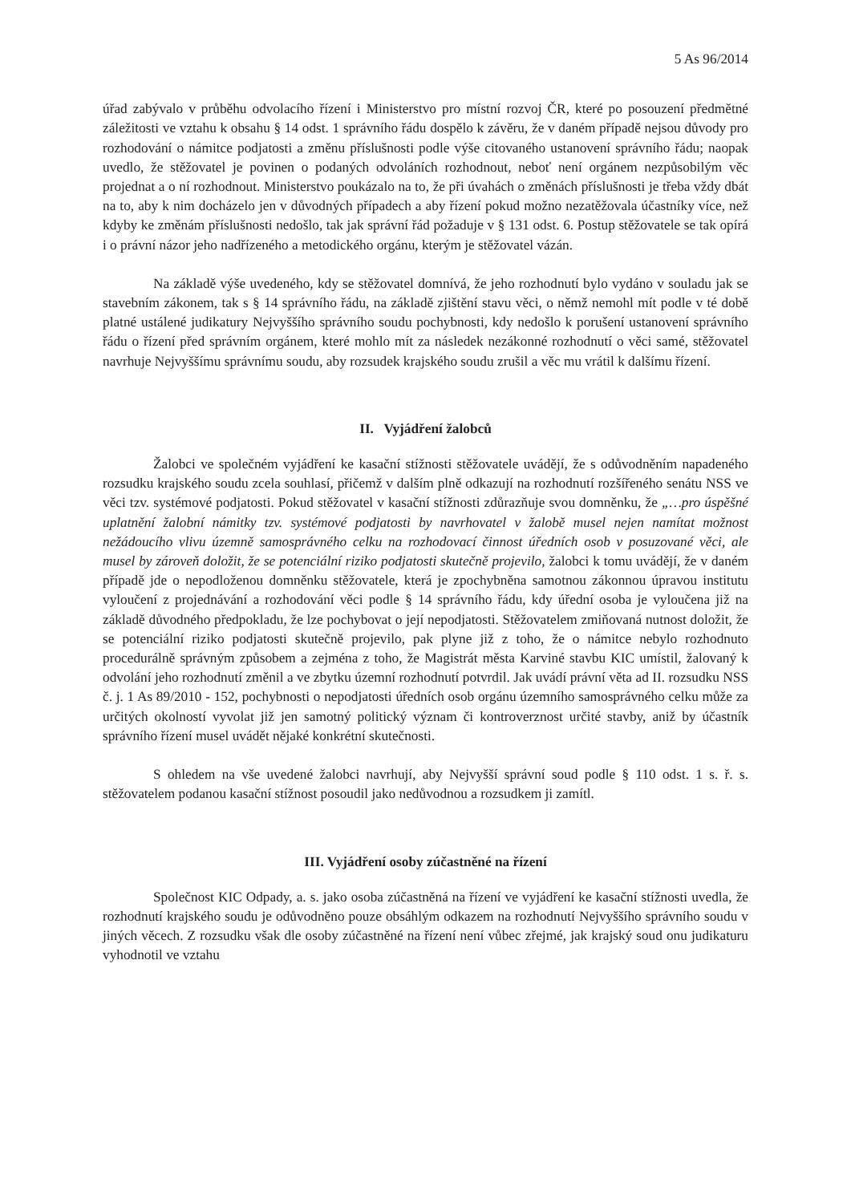5 As 96/2014
úřad zabývalo v průběhu odvolacího řízení i Ministerstvo pro místní rozvoj ČR, které po posouzení předmětné záležitosti ve vztahu k obsahu § 14 odst. 1 správního řádu dospělo k závěru, že v daném případě nejsou důvody pro rozhodování o námitce podjatosti a změnu příslušnosti podle výše citovaného ustanovení správního řádu; naopak uvedlo, že stěžovatel je povinen o podaných odvoláních rozhodnout, neboť není orgánem nezpůsobilým věc projednat a o ní rozhodnout. Ministerstvo poukázalo na to, že při úvahách o změnách příslušnosti je třeba vždy dbát na to, aby k nim docházelo jen v důvodných případech a aby řízení pokud možno nezatěžovala účastníky více, než kdyby ke změnám příslušnosti nedošlo, tak jak správní řád požaduje v § 131 odst. 6. Postup stěžovatele se tak opírá i o právní názor jeho nadřízeného a metodického orgánu, kterým je stěžovatel vázán.
Na základě výše uvedeného, kdy se stěžovatel domnívá, že jeho rozhodnutí bylo vydáno v souladu jak se stavebním zákonem, tak s § 14 správního řádu, na základě zjištění stavu věci, o němž nemohl mít podle v té době platné ustálené judikatury Nejvyššího správního soudu pochybnosti, kdy nedošlo k porušení ustanovení správního řádu o řízení před správním orgánem, které mohlo mít za následek nezákonné rozhodnutí o věci samé, stěžovatel navrhuje Nejvyššímu správnímu soudu, aby rozsudek krajského soudu zrušil a věc mu vrátil k dalšímu řízení.
II. Vyjádření žalobců
Žalobci ve společném vyjádření ke kasační stížnosti stěžovatele uvádějí, že s odůvodněním napadeného rozsudku krajského soudu zcela souhlasí, přičemž v dalším plně odkazují na rozhodnutí rozšířeného senátu NSS ve věci tzv. systémové podjatosti. Pokud stěžovatel v kasační stížnosti zdůrazňuje svou domněnku, že „…pro úspěšné uplatnění žalobní námitky tzv. systémové podjatosti by navrhovatel v žalobě musel nejen namítat možnost nežádoucího vlivu územně samosprávného celku na rozhodovací činnost úředních osob v posuzované věci, ale musel by zároveň doložit, že se potenciální riziko podjatosti skutečně projevilo, žalobci k tomu uvádějí, že v daném případě jde o nepodloženou domněnku stěžovatele, která je zpochybněna samotnou zákonnou úpravou institutu vyloučení z projednávání a rozhodování věci podle § 14 správního řádu, kdy úřední osoba je vyloučena již na základě důvodného předpokladu, že lze pochybovat o její nepodjatosti. Stěžovatelem zmiňovaná nutnost doložit, že se potenciální riziko podjatosti skutečně projevilo, pak plyne již z toho, že o námitce nebylo rozhodnuto procedurálně správným způsobem a zejména z toho, že Magistrát města Karviné stavbu KIC umístil, žalovaný k odvolání jeho rozhodnutí změnil a ve zbytku územní rozhodnutí potvrdil. Jak uvádí právní věta ad II. rozsudku NSS č. j. 1 As 89/2010 - 152, pochybnosti o nepodjatosti úředních osob orgánu územního samosprávného celku může za určitých okolností vyvolat již jen samotný politický význam či kontroverznost určité stavby, aniž by účastník správního řízení musel uvádět nějaké konkrétní skutečnosti.
S ohledem na vše uvedené žalobci navrhují, aby Nejvyšší správní soud podle § 110 odst. 1 s. ř. s. stěžovatelem podanou kasační stížnost posoudil jako nedůvodnou a rozsudkem ji zamítl.
III. Vyjádření osoby zúčastněné na řízení
Společnost KIC Odpady, a. s. jako osoba zúčastněná na řízení ve vyjádření ke kasační stížnosti uvedla, že rozhodnutí krajského soudu je odůvodněno pouze obsáhlým odkazem na rozhodnutí Nejvyššího správního soudu v jiných věcech. Z rozsudku však dle osoby zúčastněné na řízení není vůbec zřejmé, jak krajský soud onu judikaturu vyhodnotil ve vztahu